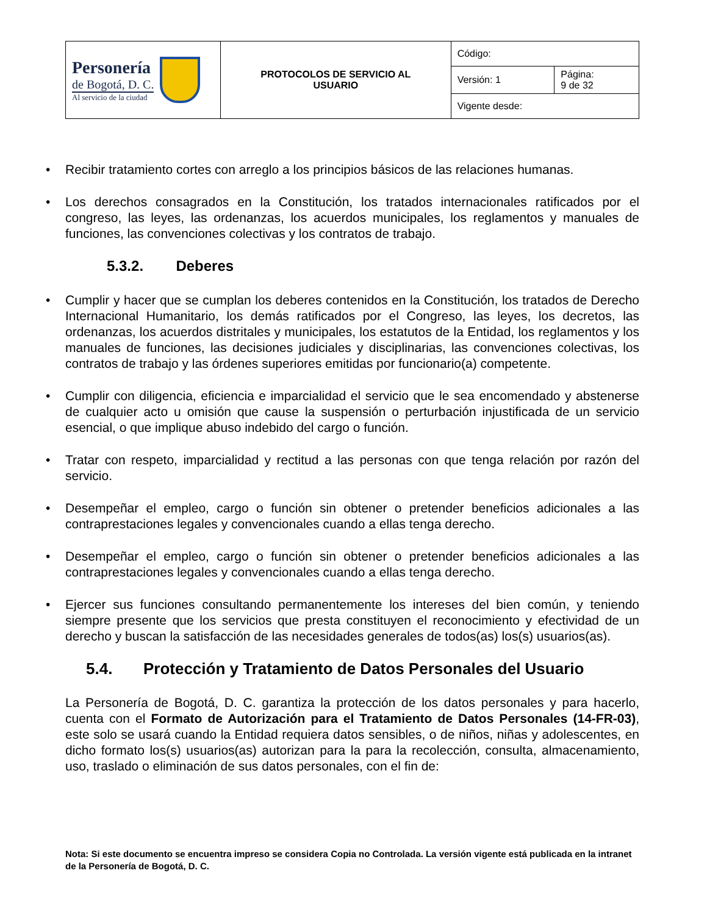| Personería de Bogotá, D. C. Al servicio de la ciudad | PROTOCOLOS DE SERVICIO AL USUARIO | Código: | |
| | | Versión: 1 | Página: 9 de 32 |
| | | Vigente desde: | |
• Recibir tratamiento cortes con arreglo a los principios básicos de las relaciones humanas.
• Los derechos consagrados en la Constitución, los tratados internacionales ratificados por el congreso, las leyes, las ordenanzas, los acuerdos municipales, los reglamentos y manuales de funciones, las convenciones colectivas y los contratos de trabajo.
5.3.2. Deberes
• Cumplir y hacer que se cumplan los deberes contenidos en la Constitución, los tratados de Derecho Internacional Humanitario, los demás ratificados por el Congreso, las leyes, los decretos, las ordenanzas, los acuerdos distritales y municipales, los estatutos de la Entidad, los reglamentos y los manuales de funciones, las decisiones judiciales y disciplinarias, las convenciones colectivas, los contratos de trabajo y las órdenes superiores emitidas por funcionario(a) competente.
• Cumplir con diligencia, eficiencia e imparcialidad el servicio que le sea encomendado y abstenerse de cualquier acto u omisión que cause la suspensión o perturbación injustificada de un servicio esencial, o que implique abuso indebido del cargo o función.
• Tratar con respeto, imparcialidad y rectitud a las personas con que tenga relación por razón del servicio.
• Desempeñar el empleo, cargo o función sin obtener o pretender beneficios adicionales a las contraprestaciones legales y convencionales cuando a ellas tenga derecho.
• Desempeñar el empleo, cargo o función sin obtener o pretender beneficios adicionales a las contraprestaciones legales y convencionales cuando a ellas tenga derecho.
• Ejercer sus funciones consultando permanentemente los intereses del bien común, y teniendo siempre presente que los servicios que presta constituyen el reconocimiento y efectividad de un derecho y buscan la satisfacción de las necesidades generales de todos(as) los(s) usuarios(as).
5.4. Protección y Tratamiento de Datos Personales del Usuario
La Personería de Bogotá, D. C. garantiza la protección de los datos personales y para hacerlo, cuenta con el Formato de Autorización para el Tratamiento de Datos Personales (14-FR-03), este solo se usará cuando la Entidad requiera datos sensibles, o de niños, niñas y adolescentes, en dicho formato los(s) usuarios(as) autorizan para la para la recolección, consulta, almacenamiento, uso, traslado o eliminación de sus datos personales, con el fin de:
Nota: Si este documento se encuentra impreso se considera Copia no Controlada. La versión vigente está publicada en la intranet de la Personería de Bogotá, D. C.